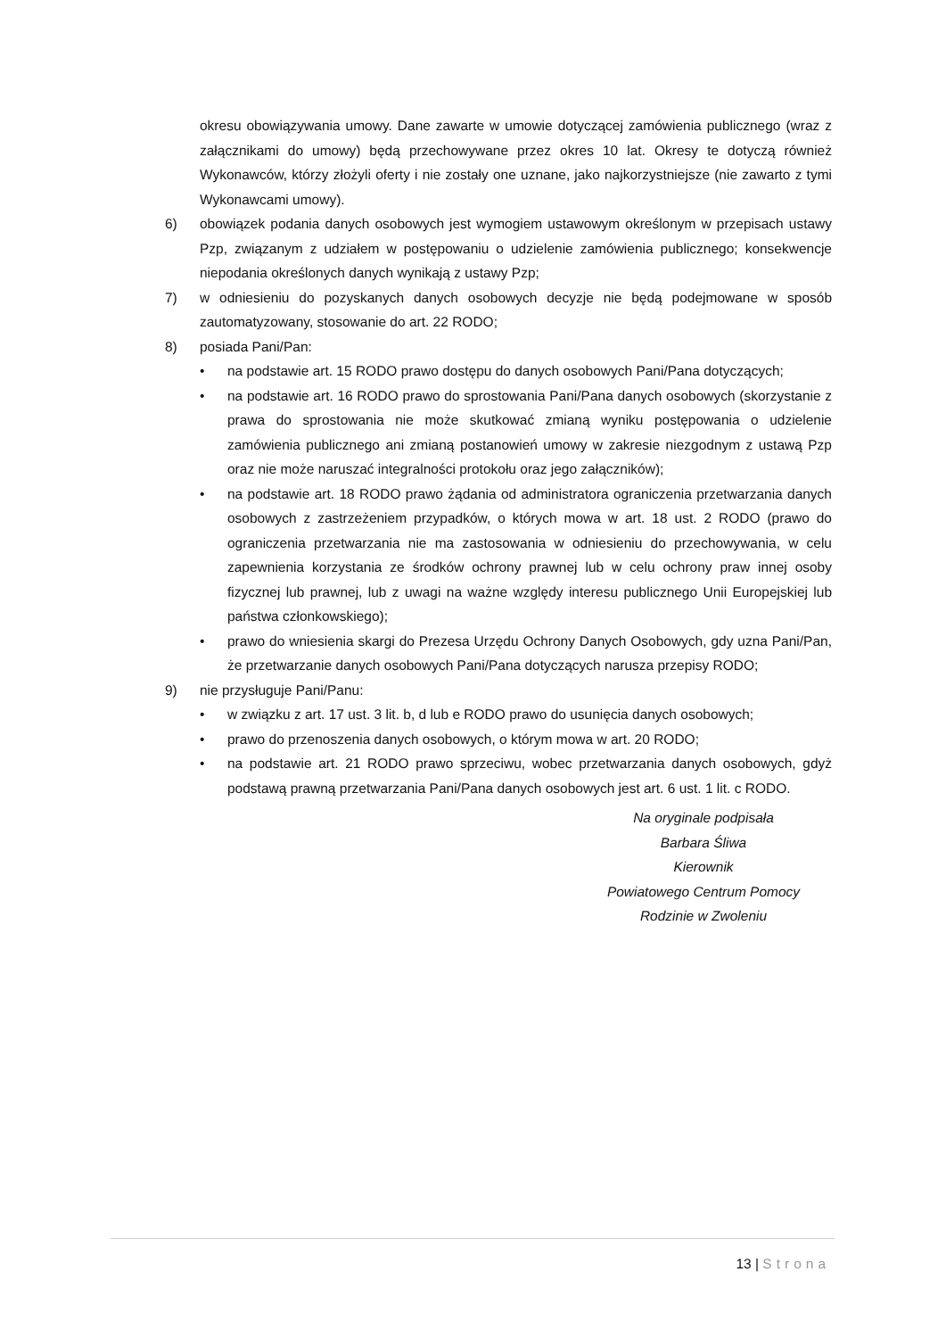okresu obowiązywania umowy. Dane zawarte w umowie dotyczącej zamówienia publicznego (wraz z załącznikami do umowy) będą przechowywane przez okres 10 lat. Okresy te dotyczą również Wykonawców, którzy złożyli oferty i nie zostały one uznane, jako najkorzystniejsze (nie zawarto z tymi Wykonawcami umowy).
6) obowiązek podania danych osobowych jest wymogiem ustawowym określonym w przepisach ustawy Pzp, związanym z udziałem w postępowaniu o udzielenie zamówienia publicznego; konsekwencje niepodania określonych danych wynikają z ustawy Pzp;
7) w odniesieniu do pozyskanych danych osobowych decyzje nie będą podejmowane w sposób zautomatyzowany, stosowanie do art. 22 RODO;
8) posiada Pani/Pan:
• na podstawie art. 15 RODO prawo dostępu do danych osobowych Pani/Pana dotyczących;
• na podstawie art. 16 RODO prawo do sprostowania Pani/Pana danych osobowych (skorzystanie z prawa do sprostowania nie może skutkować zmianą wyniku postępowania o udzielenie zamówienia publicznego ani zmianą postanowień umowy w zakresie niezgodnym z ustawą Pzp oraz nie może naruszać integralności protokołu oraz jego załączników);
• na podstawie art. 18 RODO prawo żądania od administratora ograniczenia przetwarzania danych osobowych z zastrzeżeniem przypadków, o których mowa w art. 18 ust. 2 RODO (prawo do ograniczenia przetwarzania nie ma zastosowania w odniesieniu do przechowywania, w celu zapewnienia korzystania ze środków ochrony prawnej lub w celu ochrony praw innej osoby fizycznej lub prawnej, lub z uwagi na ważne względy interesu publicznego Unii Europejskiej lub państwa członkowskiego);
• prawo do wniesienia skargi do Prezesa Urzędu Ochrony Danych Osobowych, gdy uzna Pani/Pan, że przetwarzanie danych osobowych Pani/Pana dotyczących narusza przepisy RODO;
9) nie przysługuje Pani/Panu:
• w związku z art. 17 ust. 3 lit. b, d lub e RODO prawo do usunięcia danych osobowych;
• prawo do przenoszenia danych osobowych, o którym mowa w art. 20 RODO;
• na podstawie art. 21 RODO prawo sprzeciwu, wobec przetwarzania danych osobowych, gdyż podstawą prawną przetwarzania Pani/Pana danych osobowych jest art. 6 ust. 1 lit. c RODO.
Na oryginale podpisała
Barbara Śliwa
Kierownik
Powiatowego Centrum Pomocy
Rodzinie w Zwoleniu
13 | Strona